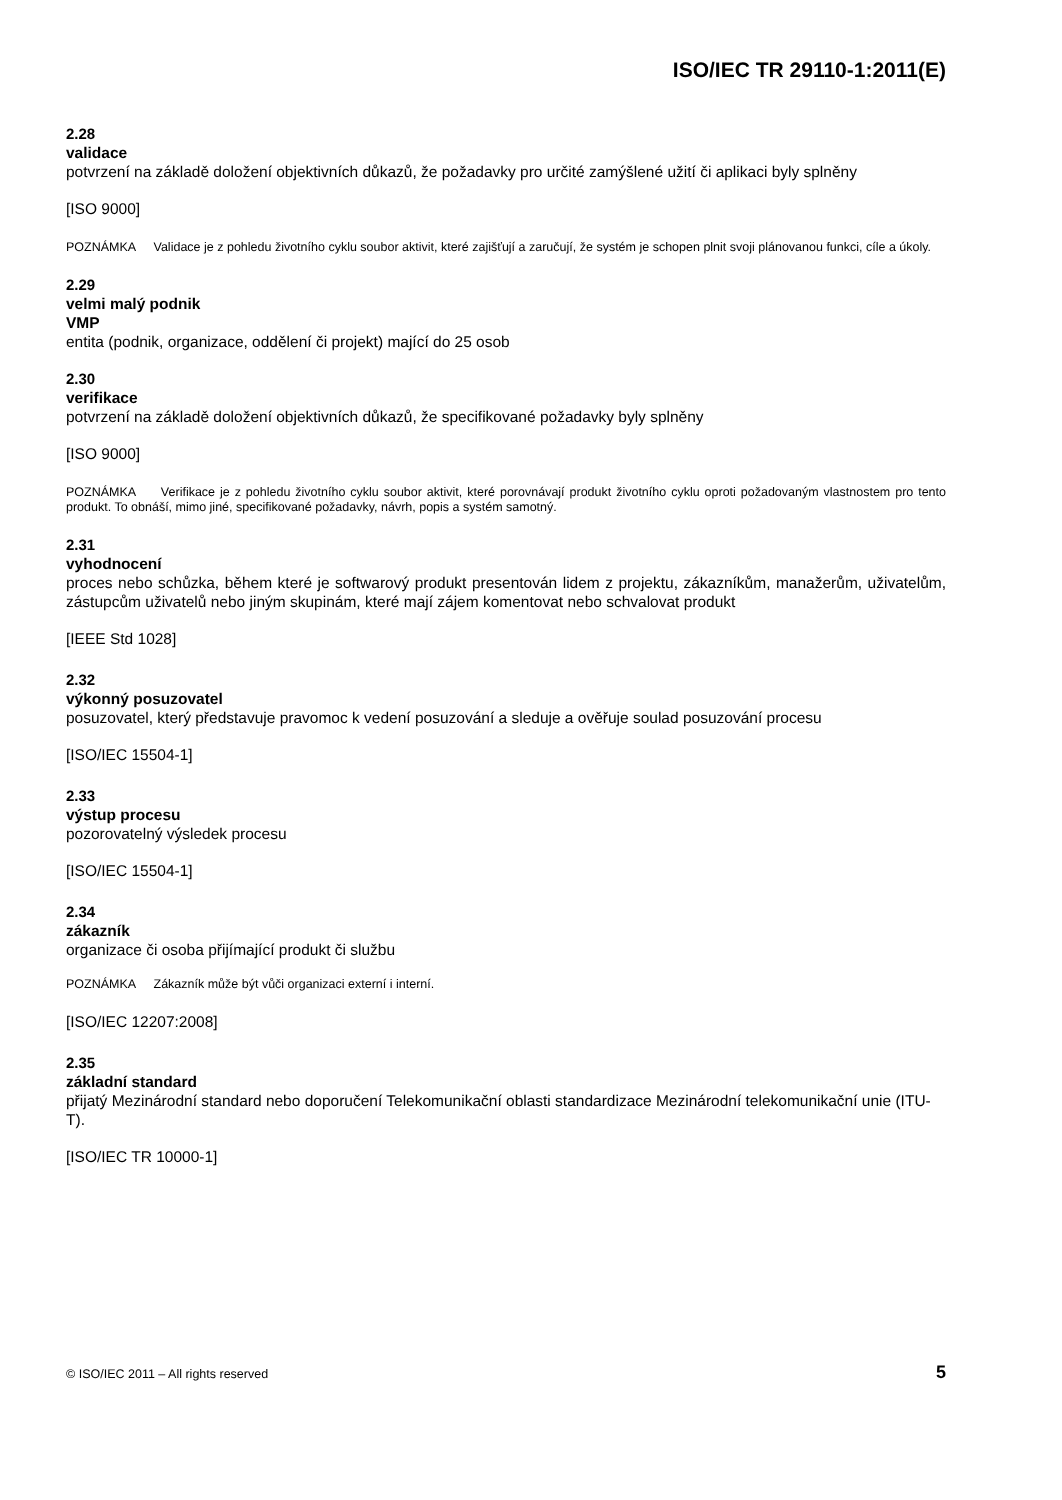ISO/IEC TR 29110-1:2011(E)
2.28
validace
potvrzení na základě doložení objektivních důkazů, že požadavky pro určité zamýšlené užití či aplikaci byly splněny
[ISO 9000]
POZNÁMKA Validace je z pohledu životního cyklu soubor aktivit, které zajišťují a zaručují, že systém je schopen plnit svoji plánovanou funkci, cíle a úkoly.
2.29
velmi malý podnik
VMP
entita (podnik, organizace, oddělení či projekt) mající do 25 osob
2.30
verifikace
potvrzení na základě doložení objektivních důkazů, že specifikované požadavky byly splněny
[ISO 9000]
POZNÁMKA Verifikace je z pohledu životního cyklu soubor aktivit, které porovnávají produkt životního cyklu oproti požadovaným vlastnostem pro tento produkt. To obnáší, mimo jiné, specifikované požadavky, návrh, popis a systém samotný.
2.31
vyhodnocení
proces nebo schůzka, během které je softwarový produkt presentován lidem z projektu, zákazníkům, manažerům, uživatelům, zástupcům uživatelů nebo jiným skupinám, které mají zájem komentovat nebo schvalovat produkt
[IEEE Std 1028]
2.32
výkonný posuzovatel
posuzovatel, který představuje pravomoc k vedení posuzování a sleduje a ověřuje soulad posuzování procesu
[ISO/IEC 15504-1]
2.33
výstup procesu
pozorovatelný výsledek procesu
[ISO/IEC 15504-1]
2.34
zákazník
organizace či osoba přijímající produkt či službu
POZNÁMKA Zákazník může být vůči organizaci externí i interní.
[ISO/IEC 12207:2008]
2.35
základní standard
přijatý Mezinárodní standard nebo doporučení Telekomunikační oblasti standardizace Mezinárodní telekomunikační unie (ITU-T).
[ISO/IEC TR 10000-1]
© ISO/IEC 2011 – All rights reserved 5